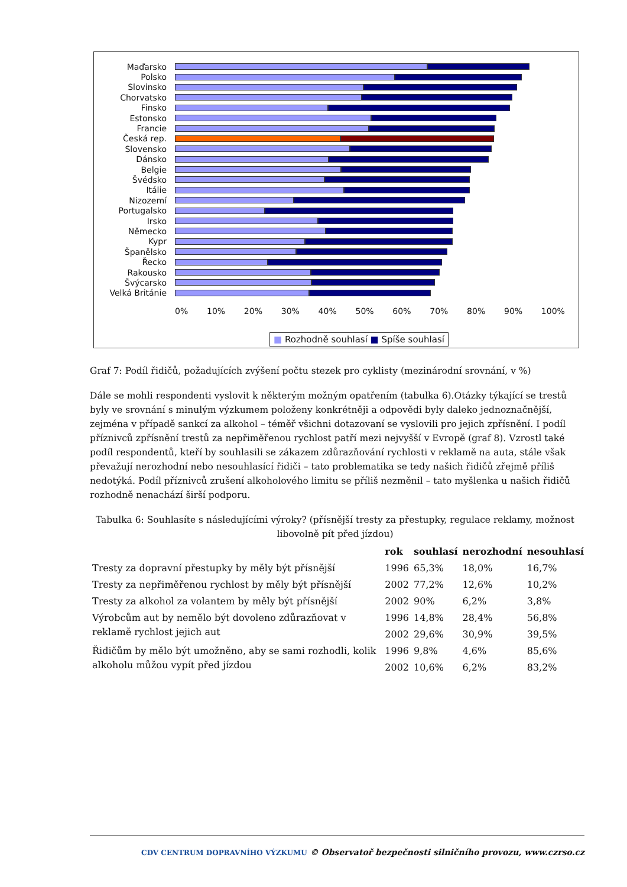Maďarsko
Polsko
Slovinsko
Chorvatsko
Finsko
Estonsko
Francie
Česká rep.
Slovensko
Dánsko
Belgie
Švédsko
Itálie
Nizozemí
Portugalsko
Irsko
Německo
Kypr
Španělsko
Řecko
Rakousko
Švýcarsko
Velká Británie
0% 10% 20% 30% 40% 50% 60% 70% 80% 90% 100%
■ Rozhodně souhlasí ■ Spíše souhlasí
Graf 7: Podíl řidičů, požadujících zvýšení počtu stezek pro cyklisty (mezinárodní srovnání, v %)
Dále se mohli respondenti vyslovit k některým možným opatřením (tabulka 6).Otázky týkající se trestů byly ve srovnání s minulým výzkumem položeny konkrétněji a odpovědi byly daleko jednoznačnější, zejména v případě sankcí za alkohol – téměř všichni dotazovaní se vyslovili pro jejich zpřísnění. I podíl příznivců zpřísnění trestů za nepřiměřenou rychlost patří mezi nejvyšší v Evropě (graf 8). Vzrostl také podíl respondentů, kteří by souhlasili se zákazem zdůrazňování rychlosti v reklamě na auta, stále však převažují nerozhodní nebo nesouhlasící řidiči – tato problematika se tedy našich řidičů zřejmě příliš nedotýká. Podíl příznivců zrušení alkoholového limitu se příliš nezměnil – tato myšlenka u našich řidičů rozhodně nenachází širší podporu.
Tabulka 6: Souhlasíte s následujícími výroky? (přísnější tresty za přestupky, regulace reklamy, možnost libovolně pít před jízdou)
| | rok | souhlasí | nerozhodní | nesouhlasí |
| --- | --- | --- | --- | --- |
| Tresty za dopravní přestupky by měly být přísnější | 1996 | 65,3% | 18,0% | 16,7% |
| Tresty za nepřiměřenou rychlost by měly být přísnější | 2002 | 77,2% | 12,6% | 10,2% |
| Tresty za alkohol za volantem by měly být přísnější | 2002 | 90% | 6,2% | 3,8% |
| Výrobcům aut by nemělo být dovoleno zdůrazňovat v reklamě rychlost jejich aut | 1996 | 14,8% | 28,4% | 56,8% |
| | 2002 | 29,6% | 30,9% | 39,5% |
| Řidičům by mělo být umožněno, aby se sami rozhodli, kolik alkoholu můžou vypít před jízdou | 1996 | 9,8% | 4,6% | 85,6% |
| | 2002 | 10,6% | 6,2% | 83,2% |
CDV CENTRUM DOPRAVNÍHO VÝZKUMU © Observatoř bezpečnosti silničního provozu, www.czrso.cz